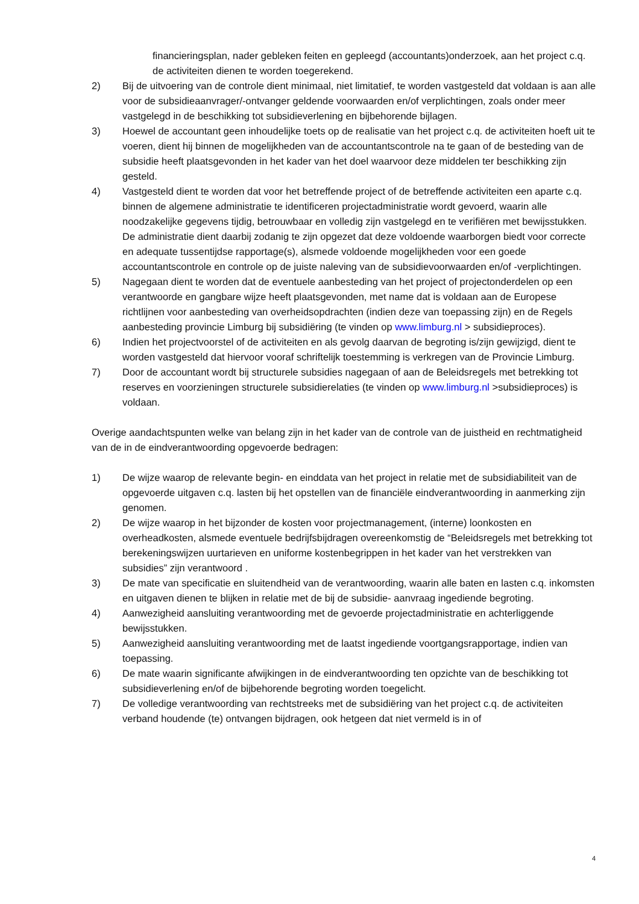financieringsplan, nader gebleken feiten en gepleegd (accountants)onderzoek, aan het project c.q. de activiteiten dienen te worden toegerekend.
2) Bij de uitvoering van de controle dient minimaal, niet limitatief, te worden vastgesteld dat voldaan is aan alle voor de subsidieaanvrager/-ontvanger geldende voorwaarden en/of verplichtingen, zoals onder meer vastgelegd in de beschikking tot subsidieverlening en bijbehorende bijlagen.
3) Hoewel de accountant geen inhoudelijke toets op de realisatie van het project c.q. de activiteiten hoeft uit te voeren, dient hij binnen de mogelijkheden van de accountantscontrole na te gaan of de besteding van de subsidie heeft plaatsgevonden in het kader van het doel waarvoor deze middelen ter beschikking zijn gesteld.
4) Vastgesteld dient te worden dat voor het betreffende project of de betreffende activiteiten een aparte c.q. binnen de algemene administratie te identificeren projectadministratie wordt gevoerd, waarin alle
noodzakelijke gegevens tijdig, betrouwbaar en volledig zijn vastgelegd en te verifiëren met bewijsstukken. De administratie dient daarbij zodanig te zijn opgezet dat deze voldoende waarborgen biedt voor correcte en adequate tussentijdse rapportage(s), alsmede voldoende mogelijkheden voor een goede accountantscontrole en controle op de juiste naleving van de subsidievoorwaarden en/of -verplichtingen.
5) Nagegaan dient te worden dat de eventuele aanbesteding van het project of projectonderdelen op een verantwoorde en gangbare wijze heeft plaatsgevonden, met name dat is voldaan aan de Europese richtlijnen voor aanbesteding van overheidsopdrachten (indien deze van toepassing zijn) en de Regels aanbesteding provincie Limburg bij subsidiëring (te vinden op www.limburg.nl > subsidieproces).
6) Indien het projectvoorstel of de activiteiten en als gevolg daarvan de begroting is/zijn gewijzigd, dient te worden vastgesteld dat hiervoor vooraf schriftelijk toestemming is verkregen van de Provincie Limburg.
7) Door de accountant wordt bij structurele subsidies nagegaan of aan de Beleidsregels met betrekking tot reserves en voorzieningen structurele subsidierelaties (te vinden op www.limburg.nl >subsidieproces) is voldaan.
Overige aandachtspunten welke van belang zijn in het kader van de controle van de juistheid en rechtmatigheid van de in de eindverantwoording opgevoerde bedragen:
1) De wijze waarop de relevante begin- en einddata van het project in relatie met de subsidiabiliteit van de opgevoerde uitgaven c.q. lasten bij het opstellen van de financiële eindverantwoording in aanmerking zijn genomen.
2) De wijze waarop in het bijzonder de kosten voor projectmanagement, (interne) loonkosten en overheadkosten, alsmede eventuele bedrijfsbijdragen overeenkomstig de “Beleidsregels met betrekking tot berekeningswijzen uurtarieven en uniforme kostenbegrippen in het kader van het verstrekken van subsidies” zijn verantwoord .
3) De mate van specificatie en sluitendheid van de verantwoording, waarin alle baten en lasten c.q. inkomsten en uitgaven dienen te blijken in relatie met de bij de subsidie- aanvraag ingediende begroting.
4) Aanwezigheid aansluiting verantwoording met de gevoerde projectadministratie en achterliggende bewijsstukken.
5) Aanwezigheid aansluiting verantwoording met de laatst ingediende voortgangsrapportage, indien van toepassing.
6) De mate waarin significante afwijkingen in de eindverantwoording ten opzichte van de beschikking tot subsidieverlening en/of de bijbehorende begroting worden toegelicht.
7) De volledige verantwoording van rechtstreeks met de subsidiëring van het project c.q. de activiteiten verband houdende (te) ontvangen bijdragen, ook hetgeen dat niet vermeld is in of
4